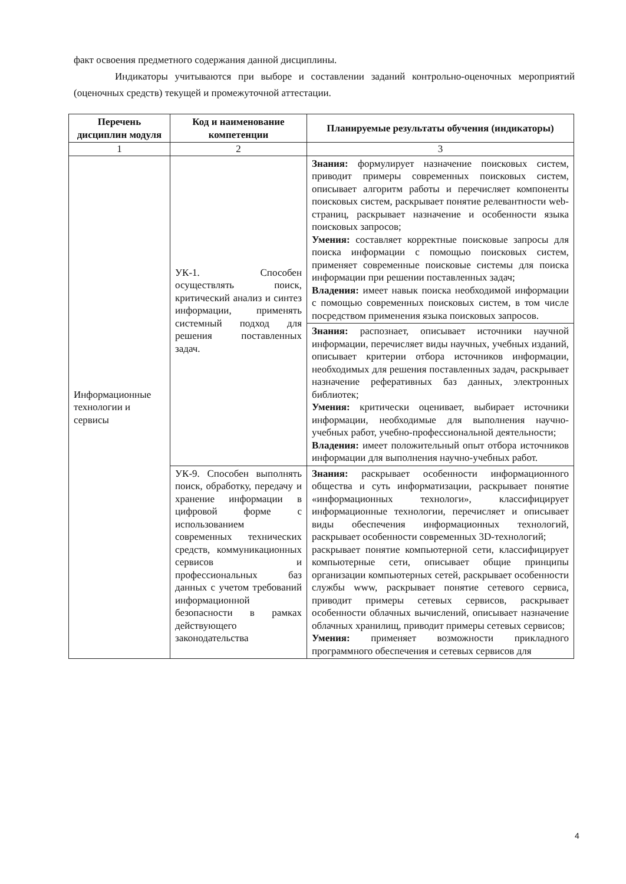факт освоения предметного содержания данной дисциплины.
Индикаторы учитываются при выборе и составлении заданий контрольно-оценочных мероприятий (оценочных средств) текущей и промежуточной аттестации.
| Перечень дисциплин модуля | Код и наименование компетенции | Планируемые результаты обучения (индикаторы) |
| --- | --- | --- |
| 1 | 2 | 3 |
| Информационные технологии и сервисы | УК-1. Способен осуществлять поиск, критический анализ и синтез информации, применять системный подход для решения поставленных задач. | Знания: формулирует назначение поисковых систем, приводит примеры современных поисковых систем, описывает алгоритм работы и перечисляет компоненты поисковых систем, раскрывает понятие релевантности web-страниц, раскрывает назначение и особенности языка поисковых запросов; Умения: составляет корректные поисковые запросы для поиска информации с помощью поисковых систем, применяет современные поисковые системы для поиска информации при решении поставленных задач; Владения: имеет навык поиска необходимой информации с помощью современных поисковых систем, в том числе посредством применения языка поисковых запросов. |
| | | Знания: распознает, описывает источники научной информации, перечисляет виды научных, учебных изданий, описывает критерии отбора источников информации, необходимых для решения поставленных задач, раскрывает назначение реферативных баз данных, электронных библиотек; Умения: критически оценивает, выбирает источники информации, необходимые для выполнения научно-учебных работ, учебно-профессиональной деятельности; Владения: имеет положительный опыт отбора источников информации для выполнения научно-учебных работ. |
| | УК-9. Способен выполнять поиск, обработку, передачу и хранение информации в цифровой форме с использованием современных технических средств, коммуникационных сервисов и профессиональных баз данных с учетом требований информационной безопасности в рамках действующего законодательства | Знания: раскрывает особенности информационного общества и суть информатизации, раскрывает понятие «информационных технологи», классифицирует информационные технологии, перечисляет и описывает виды обеспечения информационных технологий, раскрывает особенности современных 3D-технологий; раскрывает понятие компьютерной сети, классифицирует компьютерные сети, описывает общие принципы организации компьютерных сетей, раскрывает особенности службы www, раскрывает понятие сетевого сервиса, приводит примеры сетевых сервисов, раскрывает особенности облачных вычислений, описывает назначение облачных хранилищ, приводит примеры сетевых сервисов; Умения: применяет возможности прикладного программного обеспечения и сетевых сервисов для |
4